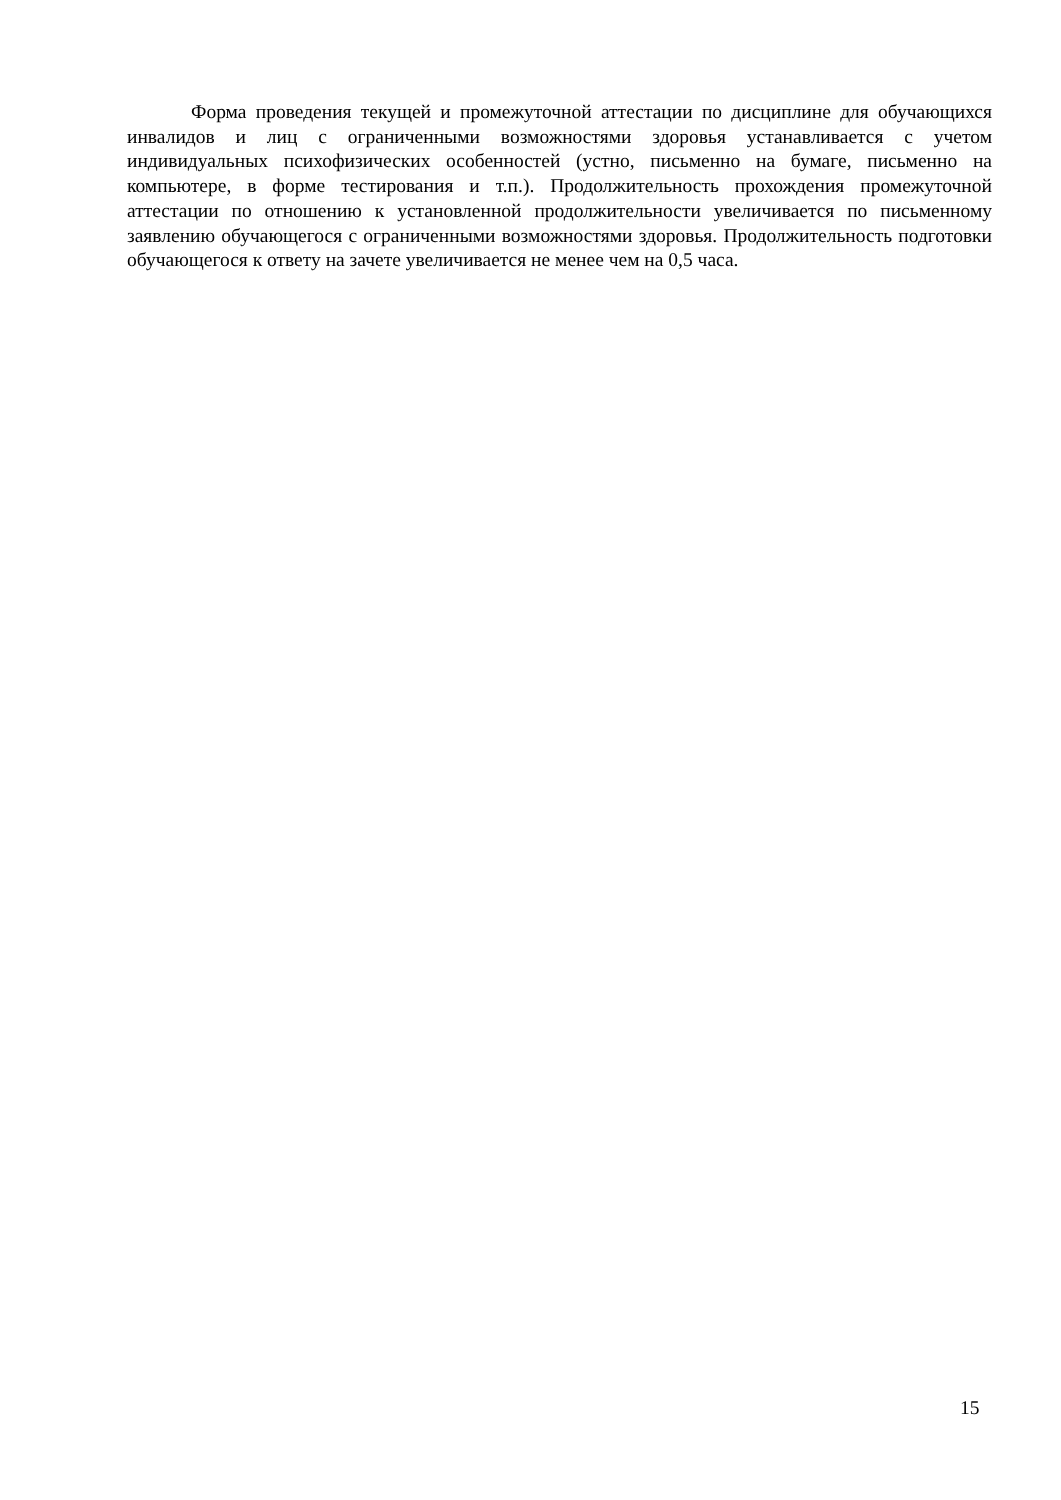Форма проведения текущей и промежуточной аттестации по дисциплине для обучающихся инвалидов и лиц с ограниченными возможностями здоровья устанавливается с учетом индивидуальных психофизических особенностей (устно, письменно на бумаге, письменно на компьютере, в форме тестирования и т.п.). Продолжительность прохождения промежуточной аттестации по отношению к установленной продолжительности увеличивается по письменному заявлению обучающегося с ограниченными возможностями здоровья. Продолжительность подготовки обучающегося к ответу на зачете увеличивается не менее чем на 0,5 часа.
15